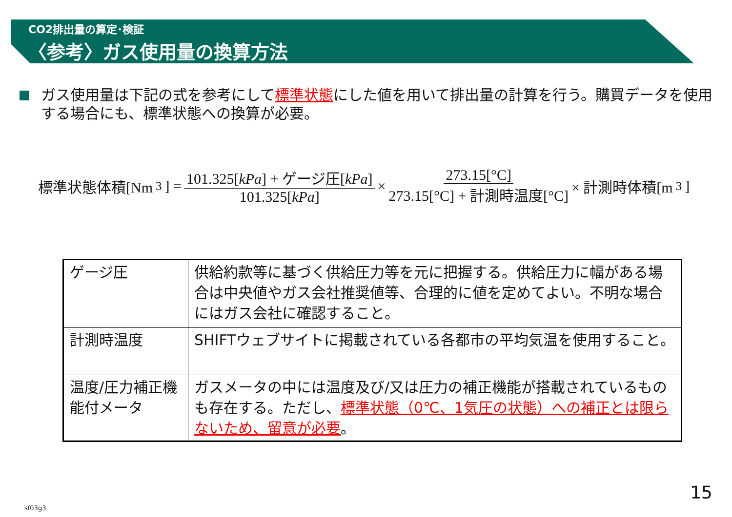CO2排出量の算定･検証
〈参考〉ガス使用量の換算方法
ガス使用量は下記の式を参考にして標準状態にした値を用いて排出量の計算を行う。購買データを使用する場合にも、標準状態への換算が必要。
標準状態体積[Nm<sup>3</sup>] = 101.325[kPa] + ゲージ圧[kPa] 101.325[kPa] × 273.15[°C] 273.15[°C] + 計測時温度[°C] × 計測時体積[m<sup>3</sup>]
| ゲージ圧 | 供給約款等に基づく供給圧力等を元に把握する。供給圧力に幅がある場合は中央値やガス会社推奨値等、合理的に値を定めてよい。不明な場合にはガス会社に確認すること。 |
| 計測時温度 | SHIFTウェブサイトに掲載されている各都市の平均気温を使用すること。 |
| 温度/圧力補正機能付メータ | ガスメータの中には温度及び/又は圧力の補正機能が搭載されているものも存在する。ただし、 標準状態（0℃、1気圧の状態）への補正とは限らないため、留意が必要 。 |
15
sf03g3